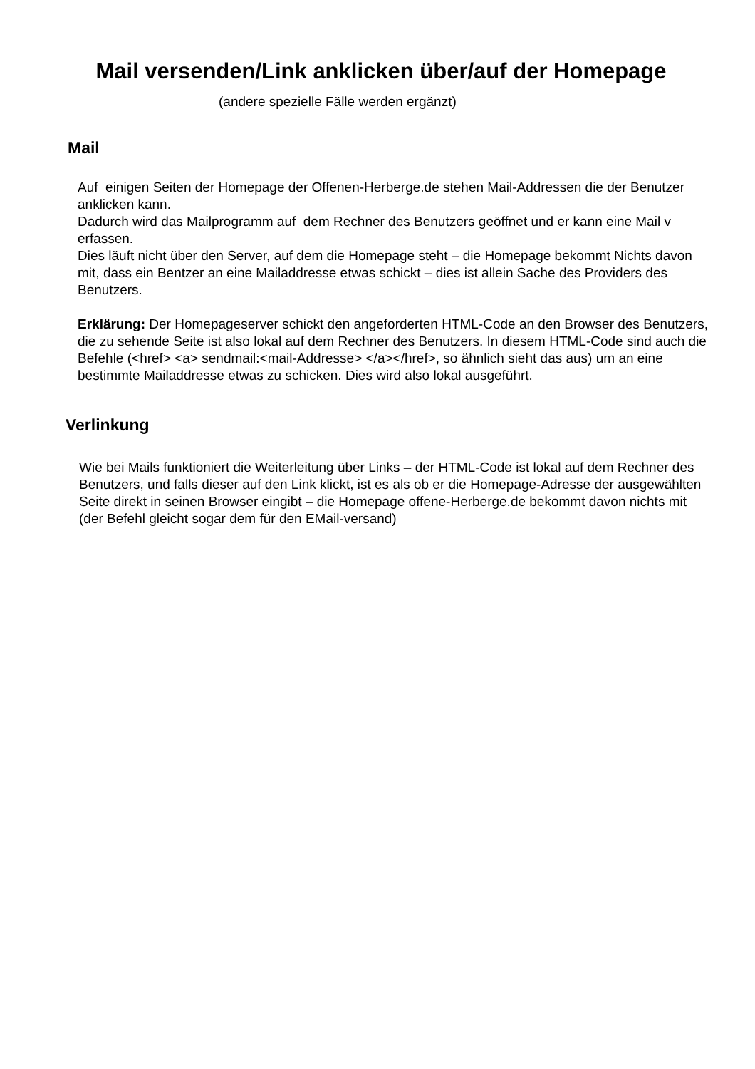Mail versenden/Link anklicken über/auf der Homepage
(andere spezielle Fälle werden ergänzt)
Mail
Auf einigen Seiten der Homepage der Offenen-Herberge.de stehen Mail-Addressen die der Benutzer anklicken kann.
Dadurch wird das Mailprogramm auf dem Rechner des Benutzers geöffnet und er kann eine Mail v erfassen.
Dies läuft nicht über den Server, auf dem die Homepage steht – die Homepage bekommt Nichts davon mit, dass ein Bentzer an eine Mailaddresse etwas schickt – dies ist allein Sache des Providers des Benutzers.
Erklärung: Der Homepageserver schickt den angeforderten HTML-Code an den Browser des Benutzers, die zu sehende Seite ist also lokal auf dem Rechner des Benutzers. In diesem HTML-Code sind auch die Befehle (<href> <a> sendmail:<mail-Addresse> </a></href>, so ähnlich sieht das aus) um an eine bestimmte Mailaddresse etwas zu schicken. Dies wird also lokal ausgeführt.
Verlinkung
Wie bei Mails funktioniert die Weiterleitung über Links – der HTML-Code ist lokal auf dem Rechner des Benutzers, und falls dieser auf den Link klickt, ist es als ob er die Homepage-Adresse der ausgewählten Seite direkt in seinen Browser eingibt – die Homepage offene-Herberge.de bekommt davon nichts mit (der Befehl gleicht sogar dem für den EMail-versand)